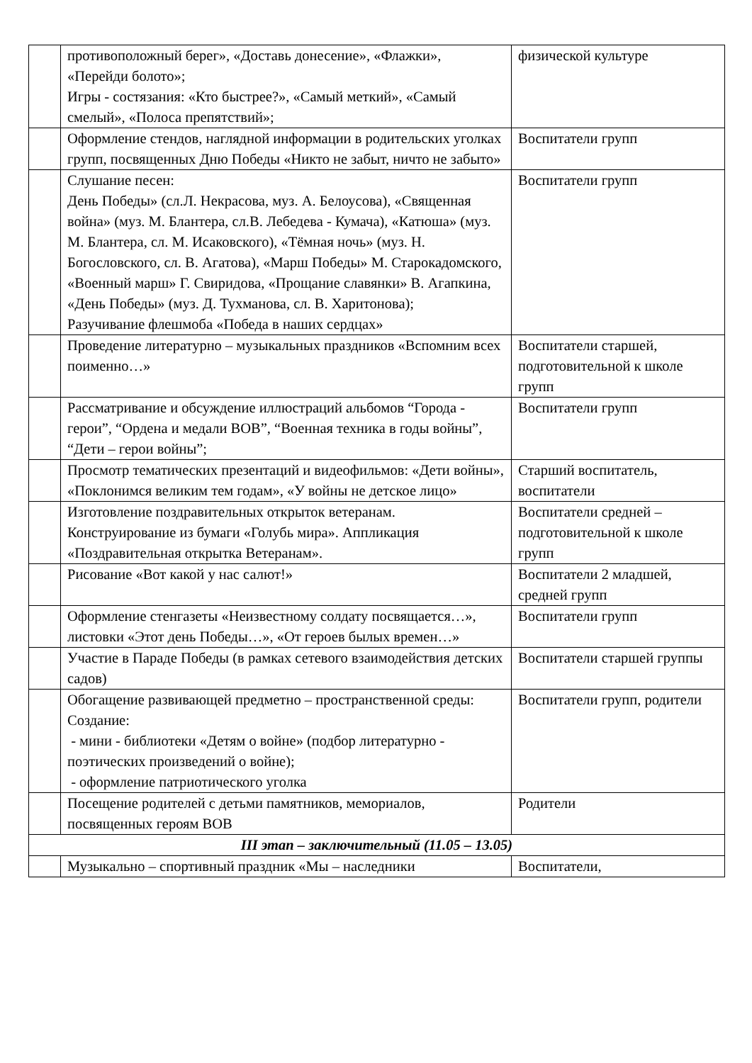| | противоположный берег», «Доставь донесение», «Флажки», «Перейди болото»; Игры - состязания: «Кто быстрее?», «Самый меткий», «Самый смелый», «Полоса препятствий»; | физической культуре |
| | Оформление стендов, наглядной информации в родительских уголках групп, посвященных Дню Победы «Никто не забыт, ничто не забыто» | Воспитатели групп |
| | Слушание песен: День Победы» (сл.Л. Некрасова, муз. А. Белоусова), «Священная война» (муз. М. Блантера, сл.В. Лебедева - Кумача), «Катюша» (муз. М. Блантера, сл. М. Исаковского), «Тёмная ночь» (муз. Н. Богословского, сл. В. Агатова), «Марш Победы» М. Старокадомского, «Военный марш» Г. Свиридова, «Прощание славянки» В. Агапкина, «День Победы» (муз. Д. Тухманова, сл. В. Харитонова); Разучивание флешмоба «Победа в наших сердцах» | Воспитатели групп |
| | Проведение литературно – музыкальных праздников «Вспомним всех поименно…» | Воспитатели старшей, подготовительной к школе групп |
| | Рассматривание и обсуждение иллюстраций альбомов “Города - герои”, “Ордена и медали ВОВ”, “Военная техника в годы войны”, “Дети – герои войны”; | Воспитатели групп |
| | Просмотр тематических презентаций и видеофильмов: «Дети войны», «Поклонимся великим тем годам», «У войны не детское лицо» | Старший воспитатель, воспитатели |
| | Изготовление поздравительных открыток ветеранам. Конструирование из бумаги «Голубь мира». Аппликация «Поздравительная открытка Ветеранам». | Воспитатели средней – подготовительной к школе групп |
| | Рисование «Вот какой у нас салют!» | Воспитатели 2 младшей, средней групп |
| | Оформление стенгазеты «Неизвестному солдату посвящается…», листовки «Этот день Победы…», «От героев былых времен…» | Воспитатели групп |
| | Участие в Параде Победы (в рамках сетевого взаимодействия детских садов) | Воспитатели старшей группы |
| | Обогащение развивающей предметно – пространственной среды: Создание: - мини - библиотеки «Детям о войне» (подбор литературно - поэтических произведений о войне); - оформление патриотического уголка | Воспитатели групп, родители |
| | Посещение родителей с детьми памятников, мемориалов, посвященных героям ВОВ | Родители |
| III этап – заключительный (11.05 – 13.05) | | |
| | Музыкально – спортивный праздник «Мы – наследники | Воспитатели, |